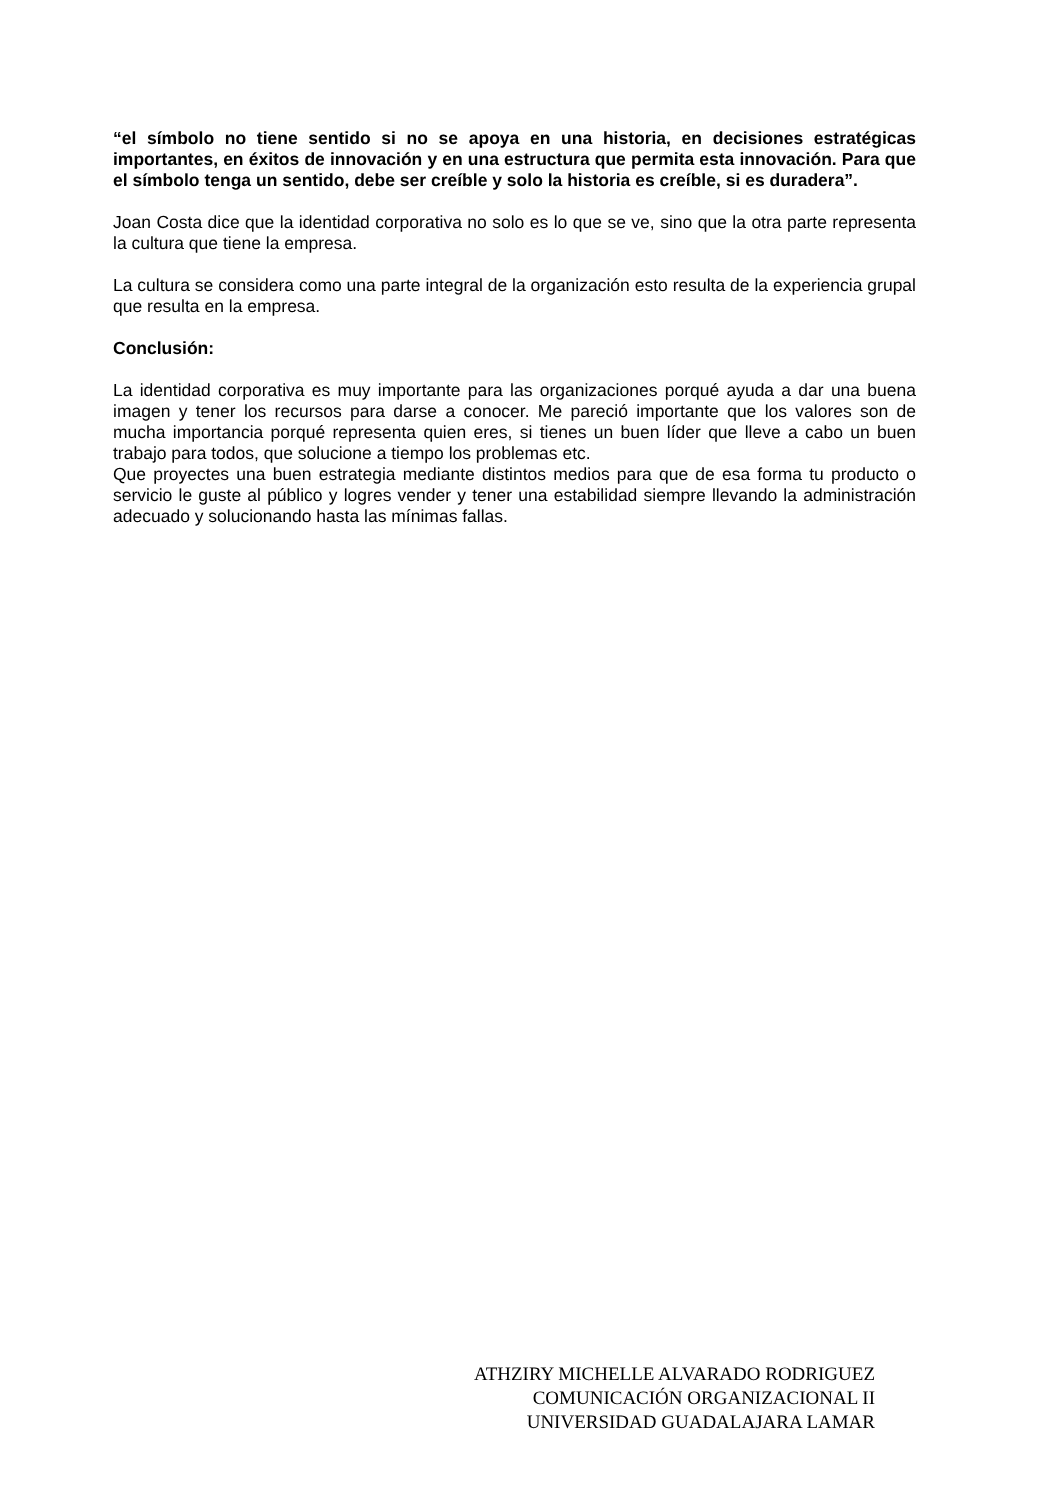“el símbolo no tiene sentido si no se apoya en una historia, en decisiones estratégicas importantes, en éxitos de innovación y en una estructura que permita esta innovación. Para que el símbolo tenga un sentido, debe ser creíble y solo la historia es creíble, si es duradera”.
Joan Costa dice que la identidad corporativa no solo es lo que se ve, sino que la otra parte representa la cultura que tiene la empresa.
La cultura se considera como una parte integral de la organización esto resulta de la experiencia grupal que resulta en la empresa.
Conclusión:
La identidad corporativa es muy importante para las organizaciones porqué ayuda a dar una buena imagen y tener los recursos para darse a conocer. Me pareció importante que los valores son de mucha importancia porqué representa quien eres, si tienes un buen líder que lleve a cabo un buen trabajo para todos, que solucione a tiempo los problemas etc.
Que proyectes una buen estrategia mediante distintos medios para que de esa forma tu producto o servicio le guste al público y logres vender y tener una estabilidad siempre llevando la administración adecuado y solucionando hasta las mínimas fallas.
ATHZIRY MICHELLE ALVARADO RODRIGUEZ
COMUNICACIÓN ORGANIZACIONAL II
UNIVERSIDAD GUADALAJARA LAMAR